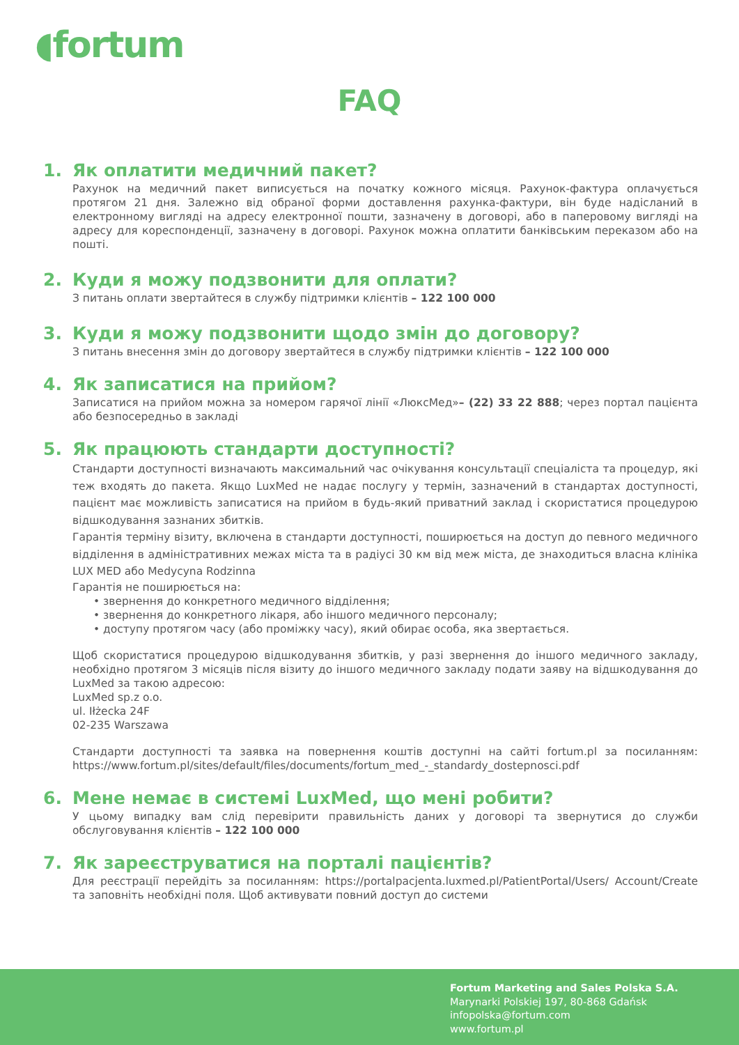◖fortum
FAQ
1. Як оплатити медичний пакет?
Рахунок на медичний пакет виписується на початку кожного місяця. Рахунок-фактура оплачується протягом 21 дня. Залежно від обраної форми доставлення рахунка-фактури, він буде надісланий в електронному вигляді на адресу електронної пошти, зазначену в договорі, або в паперовому вигляді на адресу для кореспонденції, зазначену в договорі. Рахунок можна оплатити банківським переказом або на пошті.
2. Куди я можу подзвонити для оплати?
З питань оплати звертайтеся в службу підтримки клієнтів – 122 100 000
3. Куди я можу подзвонити щодо змін до договору?
З питань внесення змін до договору звертайтеся в службу підтримки клієнтів – 122 100 000
4. Як записатися на прийом?
Записатися на прийом можна за номером гарячої лінії «ЛюксМед»– (22) 33 22 888; через портал пацієнта або безпосередньо в закладі
5. Як працюють стандарти доступності?
Стандарти доступності визначають максимальний час очікування консультації спеціаліста та процедур, які теж входять до пакета. Якщо LuxMed не надає послугу у термін, зазначений в стандартах доступності, пацієнт має можливість записатися на прийом в будь-який приватний заклад і скористатися процедурою відшкодування зазнаних збитків.
Гарантія терміну візиту, включена в стандарти доступності, поширюється на доступ до певного медичного відділення в адміністративних межах міста та в радіусі 30 км від меж міста, де знаходиться власна клініка LUX MED або Medycyna Rodzinna
Гарантія не поширюється на:
• звернення до конкретного медичного відділення;
• звернення до конкретного лікаря, або іншого медичного персоналу;
• доступу протягом часу (або проміжку часу), який обирає особа, яка звертається.
Щоб скористатися процедурою відшкодування збитків, у разі звернення до іншого медичного закладу, необхідно протягом 3 місяців після візиту до іншого медичного закладу подати заяву на відшкодування до LuxMed за такою адресою:
LuxMed sp.z o.o.
ul. Iłżecka 24F
02-235 Warszawa
Стандарти доступності та заявка на повернення коштів доступні на сайті fortum.pl за посиланням: https://www.fortum.pl/sites/default/files/documents/fortum_med_-_standardy_dostepnosci.pdf
6. Мене немає в системі LuxMed, що мені робити?
У цьому випадку вам слід перевірити правильність даних у договорі та звернутися до служби обслуговування клієнтів – 122 100 000
7. Як зареєструватися на порталі пацієнтів?
Для реєстрації перейдіть за посиланням: https://portalpacjenta.luxmed.pl/PatientPortal/Users/ Account/Create та заповніть необхідні поля. Щоб активувати повний доступ до системи
Fortum Marketing and Sales Polska S.A.
Marynarki Polskiej 197, 80-868 Gdańsk
infopolska@fortum.com
www.fortum.pl